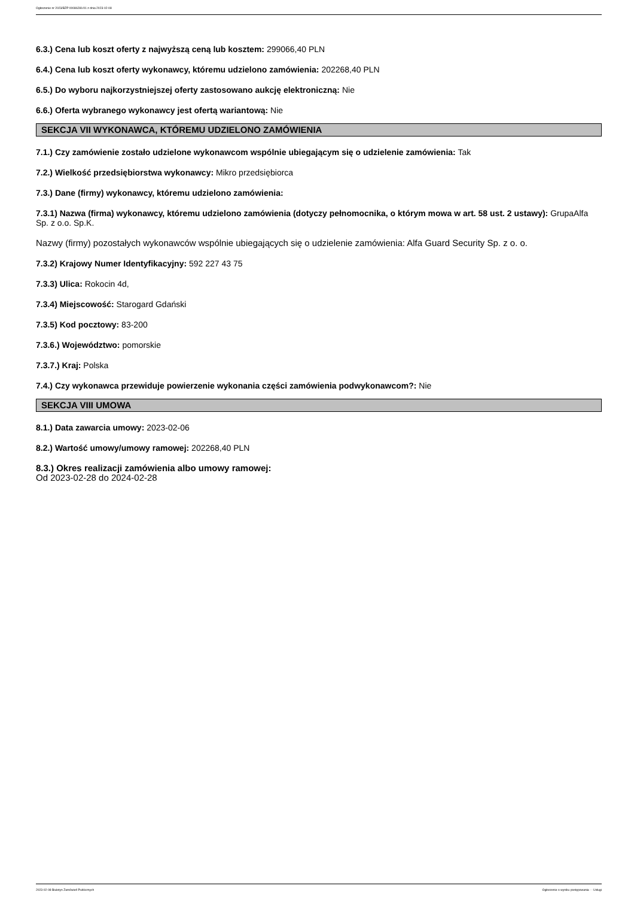Ogłoszenie nr 2023/BZP 00086281/01 z dnia 2023-02-08
6.3.) Cena lub koszt oferty z najwyższą ceną lub kosztem: 299066,40 PLN
6.4.) Cena lub koszt oferty wykonawcy, któremu udzielono zamówienia: 202268,40 PLN
6.5.) Do wyboru najkorzystniejszej oferty zastosowano aukcję elektroniczną: Nie
6.6.) Oferta wybranego wykonawcy jest ofertą wariantową: Nie
SEKCJA VII WYKONAWCA, KTÓREMU UDZIELONO ZAMÓWIENIA
7.1.) Czy zamówienie zostało udzielone wykonawcom wspólnie ubiegającym się o udzielenie zamówienia: Tak
7.2.) Wielkość przedsiębiorstwa wykonawcy: Mikro przedsiębiorca
7.3.) Dane (firmy) wykonawcy, któremu udzielono zamówienia:
7.3.1) Nazwa (firma) wykonawcy, któremu udzielono zamówienia (dotyczy pełnomocnika, o którym mowa w art. 58 ust. 2 ustawy): GrupaAlfa Sp. z o.o. Sp.K.
Nazwy (firmy) pozostałych wykonawców wspólnie ubiegających się o udzielenie zamówienia: Alfa Guard Security Sp. z o. o.
7.3.2) Krajowy Numer Identyfikacyjny: 592 227 43 75
7.3.3) Ulica: Rokocin 4d,
7.3.4) Miejscowość: Starogard Gdański
7.3.5) Kod pocztowy: 83-200
7.3.6.) Województwo: pomorskie
7.3.7.) Kraj: Polska
7.4.) Czy wykonawca przewiduje powierzenie wykonania części zamówienia podwykonawcom?: Nie
SEKCJA VIII UMOWA
8.1.) Data zawarcia umowy: 2023-02-06
8.2.) Wartość umowy/umowy ramowej: 202268,40 PLN
8.3.) Okres realizacji zamówienia albo umowy ramowej:
Od 2023-02-28 do 2024-02-28
2023-02-08 Biuletyn Zamówień Publicznych Ogłoszenie o wyniku postępowania - - Usługi